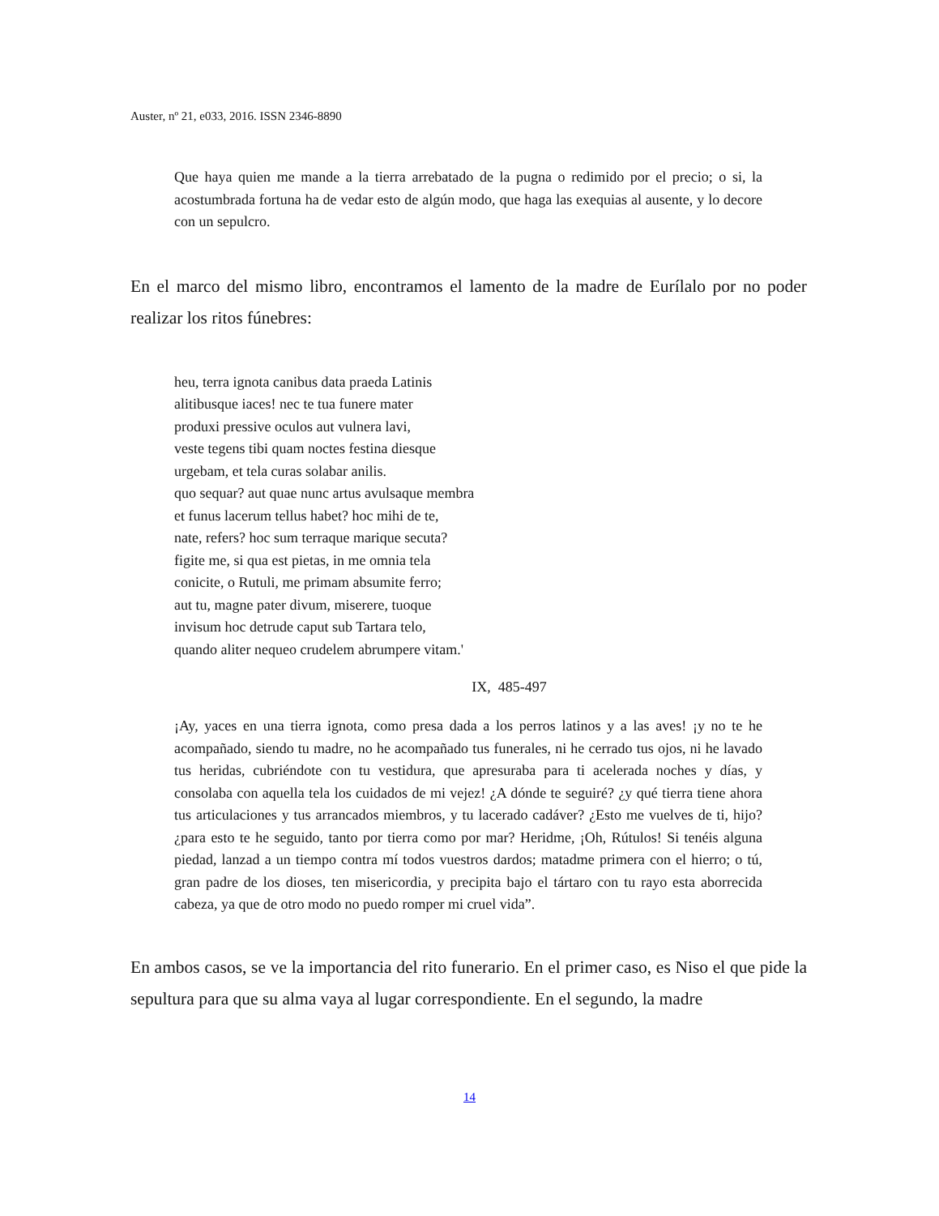Auster, nº 21, e033, 2016. ISSN 2346-8890
Que haya quien me mande a la tierra arrebatado de la pugna o redimido por el precio; o si, la acostumbrada fortuna ha de vedar esto de algún modo, que haga las exequias al ausente, y lo decore con un sepulcro.
En el marco del mismo libro, encontramos el lamento de la madre de Eurílalo por no poder realizar los ritos fúnebres:
heu, terra ignota canibus data praeda Latinis
alitibusque iaces! nec te tua funere mater
produxi pressive oculos aut vulnera lavi,
veste tegens tibi quam noctes festina diesque
urgebam, et tela curas solabar anilis.
quo sequar? aut quae nunc artus avulsaque membra
et funus lacerum tellus habet? hoc mihi de te,
nate, refers? hoc sum terraque marique secuta?
figite me, si qua est pietas, in me omnia tela
conicite, o Rutuli, me primam absumite ferro;
aut tu, magne pater divum, miserere, tuoque
invisum hoc detrude caput sub Tartara telo,
quando aliter nequeo crudelem abrumpere vitam.'
IX, 485-497
¡Ay, yaces en una tierra ignota, como presa dada a los perros latinos y a las aves! ¡y no te he acompañado, siendo tu madre, no he acompañado tus funerales, ni he cerrado tus ojos, ni he lavado tus heridas, cubriéndote con tu vestidura, que apresuraba para ti acelerada noches y días, y consolaba con aquella tela los cuidados de mi vejez! ¿A dónde te seguiré? ¿y qué tierra tiene ahora tus articulaciones y tus arrancados miembros, y tu lacerado cadáver? ¿Esto me vuelves de ti, hijo? ¿para esto te he seguido, tanto por tierra como por mar? Heridme, ¡Oh, Rútulos! Si tenéis alguna piedad, lanzad a un tiempo contra mí todos vuestros dardos; matadme primera con el hierro; o tú, gran padre de los dioses, ten misericordia, y precipita bajo el tártaro con tu rayo esta aborrecida cabeza, ya que de otro modo no puedo romper mi cruel vida”.
En ambos casos, se ve la importancia del rito funerario. En el primer caso, es Niso el que pide la sepultura para que su alma vaya al lugar correspondiente. En el segundo, la madre
14